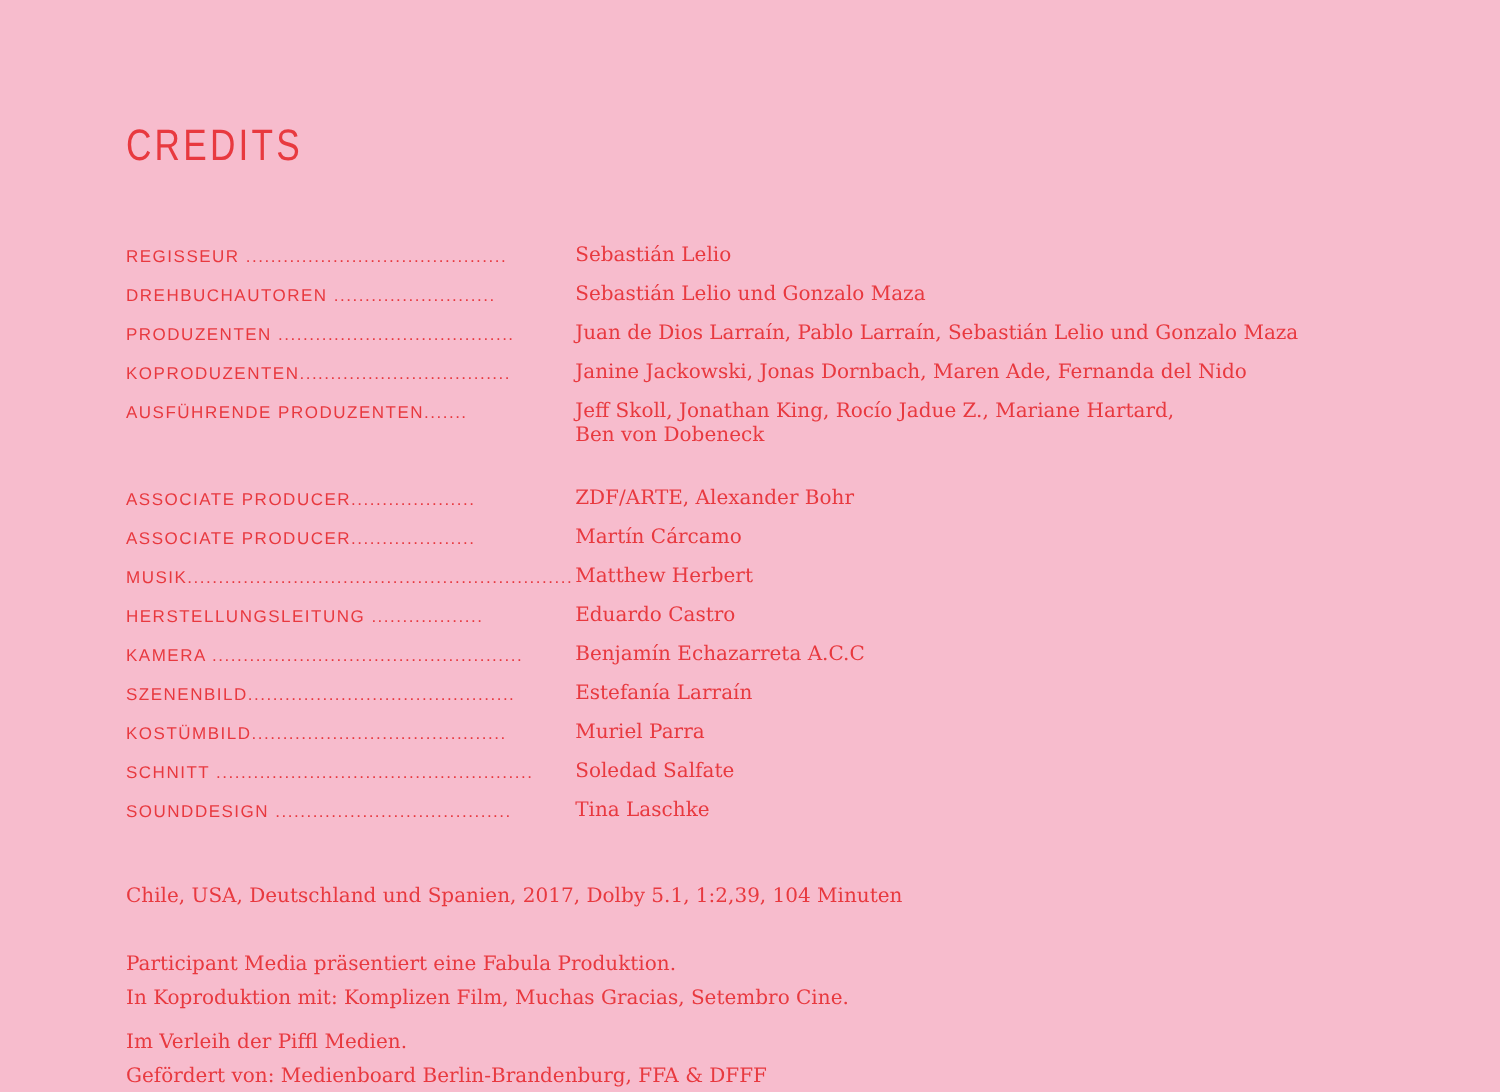CREDITS
| REGISSEUR .......................................... | Sebastián Lelio |
| DREHBUCHAUTOREN .......................... | Sebastián Lelio und Gonzalo Maza |
| PRODUZENTEN ...................................... | Juan de Dios Larraín, Pablo Larraín, Sebastián Lelio und Gonzalo Maza |
| KOPRODUZENTEN.................................. | Janine Jackowski, Jonas Dornbach, Maren Ade, Fernanda del Nido |
| AUSFÜHRENDE PRODUZENTEN....... | Jeff Skoll, Jonathan King, Rocío Jadue Z., Mariane Hartard, Ben von Dobeneck |
| ASSOCIATE PRODUCER.................... | ZDF/ARTE, Alexander Bohr |
| ASSOCIATE PRODUCER.................... | Martín Cárcamo |
| MUSIK.............................................................. | Matthew Herbert |
| HERSTELLUNGSLEITUNG .................. | Eduardo Castro |
| KAMERA .................................................. | Benjamín Echazarreta A.C.C |
| SZENENBILD........................................... | Estefanía Larraín |
| KOSTÜMBILD......................................... | Muriel Parra |
| SCHNITT ................................................... | Soledad Salfate |
| SOUNDDESIGN ...................................... | Tina Laschke |
Chile, USA, Deutschland und Spanien, 2017, Dolby 5.1, 1:2,39, 104 Minuten
Participant Media präsentiert eine Fabula Produktion.
In Koproduktion mit: Komplizen Film, Muchas Gracias, Setembro Cine.
Im Verleih der Piffl Medien.
Gefördert von: Medienboard Berlin-Brandenburg, FFA & DFFF